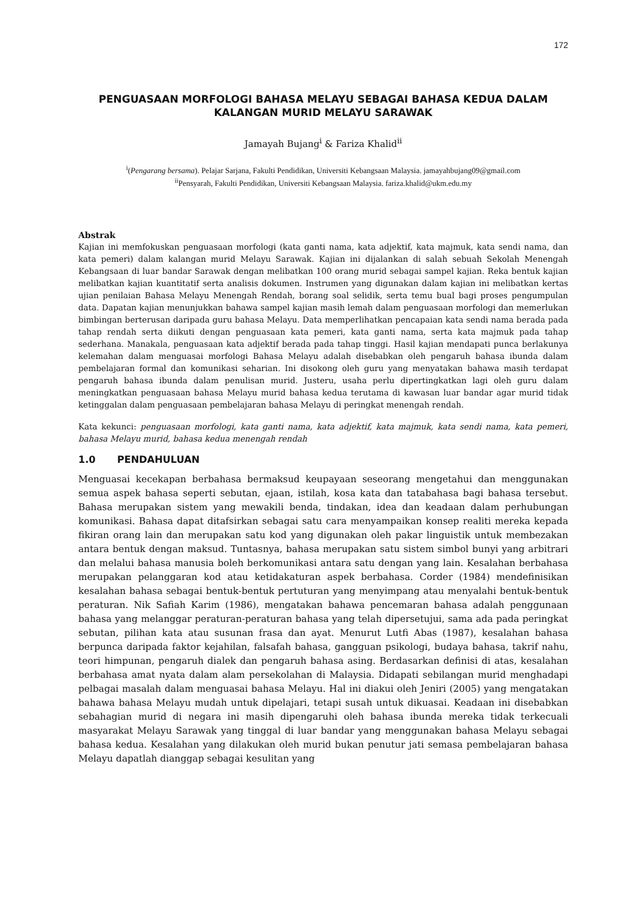172
PENGUASAAN MORFOLOGI BAHASA MELAYU SEBAGAI BAHASA KEDUA DALAM KALANGAN MURID MELAYU SARAWAK
Jamayah Bujang<sup>i</sup> & Fariza Khalid<sup>ii</sup>
<sup>i</sup> (Pengarang bersama). Pelajar Sarjana, Fakulti Pendidikan, Universiti Kebangsaan Malaysia. jamayahbujang09@gmail.com
<sup>ii</sup>Pensyarah, Fakulti Pendidikan, Universiti Kebangsaan Malaysia. fariza.khalid@ukm.edu.my
Abstrak
Kajian ini memfokuskan penguasaan morfologi (kata ganti nama, kata adjektif, kata majmuk, kata sendi nama, dan kata pemeri) dalam kalangan murid Melayu Sarawak. Kajian ini dijalankan di salah sebuah Sekolah Menengah Kebangsaan di luar bandar Sarawak dengan melibatkan 100 orang murid sebagai sampel kajian. Reka bentuk kajian melibatkan kajian kuantitatif serta analisis dokumen. Instrumen yang digunakan dalam kajian ini melibatkan kertas ujian penilaian Bahasa Melayu Menengah Rendah, borang soal selidik, serta temu bual bagi proses pengumpulan data. Dapatan kajian menunjukkan bahawa sampel kajian masih lemah dalam penguasaan morfologi dan memerlukan bimbingan berterusan daripada guru bahasa Melayu. Data memperlihatkan pencapaian kata sendi nama berada pada tahap rendah serta diikuti dengan penguasaan kata pemeri, kata ganti nama, serta kata majmuk pada tahap sederhana. Manakala, penguasaan kata adjektif berada pada tahap tinggi. Hasil kajian mendapati punca berlakunya kelemahan dalam menguasai morfologi Bahasa Melayu adalah disebabkan oleh pengaruh bahasa ibunda dalam pembelajaran formal dan komunikasi seharian. Ini disokong oleh guru yang menyatakan bahawa masih terdapat pengaruh bahasa ibunda dalam penulisan murid. Justeru, usaha perlu dipertingkatkan lagi oleh guru dalam meningkatkan penguasaan bahasa Melayu murid bahasa kedua terutama di kawasan luar bandar agar murid tidak ketinggalan dalam penguasaan pembelajaran bahasa Melayu di peringkat menengah rendah.
Kata kekunci: penguasaan morfologi, kata ganti nama, kata adjektif, kata majmuk, kata sendi nama, kata pemeri, bahasa Melayu murid, bahasa kedua menengah rendah
1.0 PENDAHULUAN
Menguasai kecekapan berbahasa bermaksud keupayaan seseorang mengetahui dan menggunakan semua aspek bahasa seperti sebutan, ejaan, istilah, kosa kata dan tatabahasa bagi bahasa tersebut. Bahasa merupakan sistem yang mewakili benda, tindakan, idea dan keadaan dalam perhubungan komunikasi. Bahasa dapat ditafsirkan sebagai satu cara menyampaikan konsep realiti mereka kepada fikiran orang lain dan merupakan satu kod yang digunakan oleh pakar linguistik untuk membezakan antara bentuk dengan maksud. Tuntasnya, bahasa merupakan satu sistem simbol bunyi yang arbitrari dan melalui bahasa manusia boleh berkomunikasi antara satu dengan yang lain. Kesalahan berbahasa merupakan pelanggaran kod atau ketidakaturan aspek berbahasa. Corder (1984) mendefinisikan kesalahan bahasa sebagai bentuk-bentuk pertuturan yang menyimpang atau menyalahi bentuk-bentuk peraturan. Nik Safiah Karim (1986), mengatakan bahawa pencemaran bahasa adalah penggunaan bahasa yang melanggar peraturan-peraturan bahasa yang telah dipersetujui, sama ada pada peringkat sebutan, pilihan kata atau susunan frasa dan ayat. Menurut Lutfi Abas (1987), kesalahan bahasa berpunca daripada faktor kejahilan, falsafah bahasa, gangguan psikologi, budaya bahasa, takrif nahu, teori himpunan, pengaruh dialek dan pengaruh bahasa asing. Berdasarkan definisi di atas, kesalahan berbahasa amat nyata dalam alam persekolahan di Malaysia. Didapati sebilangan murid menghadapi pelbagai masalah dalam menguasai bahasa Melayu. Hal ini diakui oleh Jeniri (2005) yang mengatakan bahawa bahasa Melayu mudah untuk dipelajari, tetapi susah untuk dikuasai. Keadaan ini disebabkan sebahagian murid di negara ini masih dipengaruhi oleh bahasa ibunda mereka tidak terkecuali masyarakat Melayu Sarawak yang tinggal di luar bandar yang menggunakan bahasa Melayu sebagai bahasa kedua. Kesalahan yang dilakukan oleh murid bukan penutur jati semasa pembelajaran bahasa Melayu dapatlah dianggap sebagai kesulitan yang